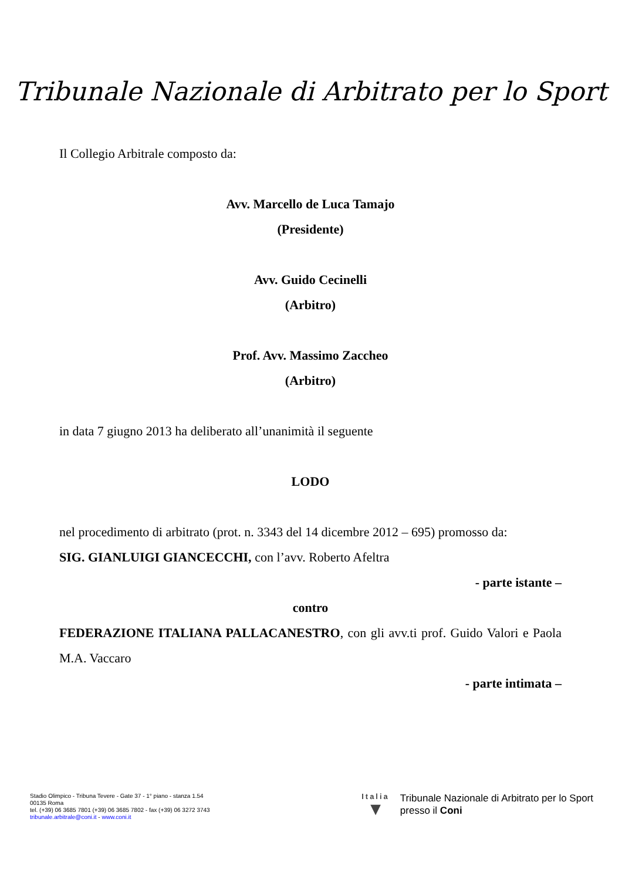Tribunale Nazionale di Arbitrato per lo Sport
Il Collegio Arbitrale composto da:
Avv. Marcello de Luca Tamajo
(Presidente)
Avv. Guido Cecinelli
(Arbitro)
Prof. Avv. Massimo Zaccheo
(Arbitro)
in data 7 giugno 2013 ha deliberato all’unanimità il seguente
LODO
nel procedimento di arbitrato (prot. n. 3343 del 14 dicembre 2012 – 695) promosso da:
SIG. GIANLUIGI GIANCECCHI, con l’avv. Roberto Afeltra
- parte istante –
contro
FEDERAZIONE ITALIANA PALLACANESTRO, con gli avv.ti prof. Guido Valori e Paola M.A. Vaccaro
- parte intimata –
Stadio Olimpico - Tribuna Tevere - Gate 37 - 1° piano - stanza 1.54
00135 Roma
tel. (+39) 06 3685 7801 (+39) 06 3685 7802 - fax (+39) 06 3272 3743
tribunale.arbitrale@coni.it - www.coni.it
Italia
▼
Tribunale Nazionale di Arbitrato per lo Sport
presso il Coni